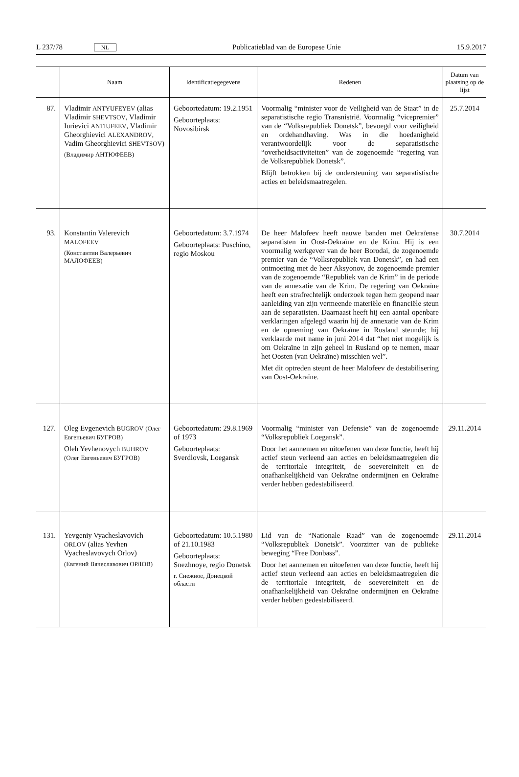L 237/78 NL Publicatieblad van de Europese Unie 15.9.2017
| | Naam | Identificatiegegevens | Redenen | Datum van plaatsing op de lijst |
| --- | --- | --- | --- | --- |
| 87. | Vladimir ANTYUFEYEV (alias Vladimir SHEVTSOV , Vladimir Iurievici ANTIUFEEV , Vladimir Gheorghievici ALEXANDROV , Vadim Gheorghievici SHEVTSOV ) (Владимир АНТЮФЕЕВ) | Geboortedatum: 19.2.1951 Geboorteplaats: Novosibirsk | Voormalig “minister voor de Veiligheid van de Staat” in de separatistische regio Transnistrië. Voormalig “vicepremier” van de “Volksrepubliek Donetsk”, bevoegd voor veiligheid en ordehandhaving. Was in die hoedanigheid verantwoordelijk voor de separatistische “overheidsactiviteiten” van de zogenoemde “regering van de Volksrepubliek Donetsk”. Blijft betrokken bij de ondersteuning van separatistische acties en beleidsmaatregelen. | 25.7.2014 |
| 93. | Konstantin Valerevich MALOFEEV (Константин Валерьевич МАЛОФЕЕВ) | Geboortedatum: 3.7.1974 Geboorteplaats: Puschino, regio Moskou | De heer Malofeev heeft nauwe banden met Oekraïense separatisten in Oost-Oekraïne en de Krim. Hij is een voormalig werkgever van de heer Borodai, de zogenoemde premier van de “Volksrepubliek van Donetsk”, en had een ontmoeting met de heer Aksyonov, de zogenoemde premier van de zogenoemde “Republiek van de Krim” in de periode van de annexatie van de Krim. De regering van Oekraïne heeft een strafrechtelijk onderzoek tegen hem geopend naar aanleiding van zijn vermeende materiële en financiële steun aan de separatisten. Daarnaast heeft hij een aantal openbare verklaringen afgelegd waarin hij de annexatie van de Krim en de opneming van Oekraïne in Rusland steunde; hij verklaarde met name in juni 2014 dat “het niet mogelijk is om Oekraïne in zijn geheel in Rusland op te nemen, maar het Oosten (van Oekraïne) misschien wel”. Met dit optreden steunt de heer Malofeev de destabilisering van Oost-Oekraïne. | 30.7.2014 |
| 127. | Oleg Evgenevich BUGROV (Олег Евгеньевич БУГРОВ) Oleh Yevhenovych BUHROV (Олег Евгеньевич БУГРОВ) | Geboortedatum: 29.8.1969 of 1973 Geboorteplaats: Sverdlovsk, Loegansk | Voormalig “minister van Defensie” van de zogenoemde “Volksrepubliek Loegansk”. Door het aannemen en uitoefenen van deze functie, heeft hij actief steun verleend aan acties en beleidsmaatregelen die de territoriale integriteit, de soevereiniteit en de onafhankelijkheid van Oekraïne ondermijnen en Oekraïne verder hebben gedestabiliseerd. | 29.11.2014 |
| 131. | Yevgeniy Vyacheslavovich ORLOV (alias Yevhen Vyacheslavovych Orlov) (Евгений Вячеславович ОРЛОВ) | Geboortedatum: 10.5.1980 of 21.10.1983 Geboorteplaats: Snezhnoye, regio Donetsk г. Снежное, Донецкой области | Lid van de “Nationale Raad” van de zogenoemde “Volksrepubliek Donetsk”. Voorzitter van de publieke beweging “Free Donbass”. Door het aannemen en uitoefenen van deze functie, heeft hij actief steun verleend aan acties en beleidsmaatregelen die de territoriale integriteit, de soevereiniteit en de onafhankelijkheid van Oekraïne ondermijnen en Oekraïne verder hebben gedestabiliseerd. | 29.11.2014 |